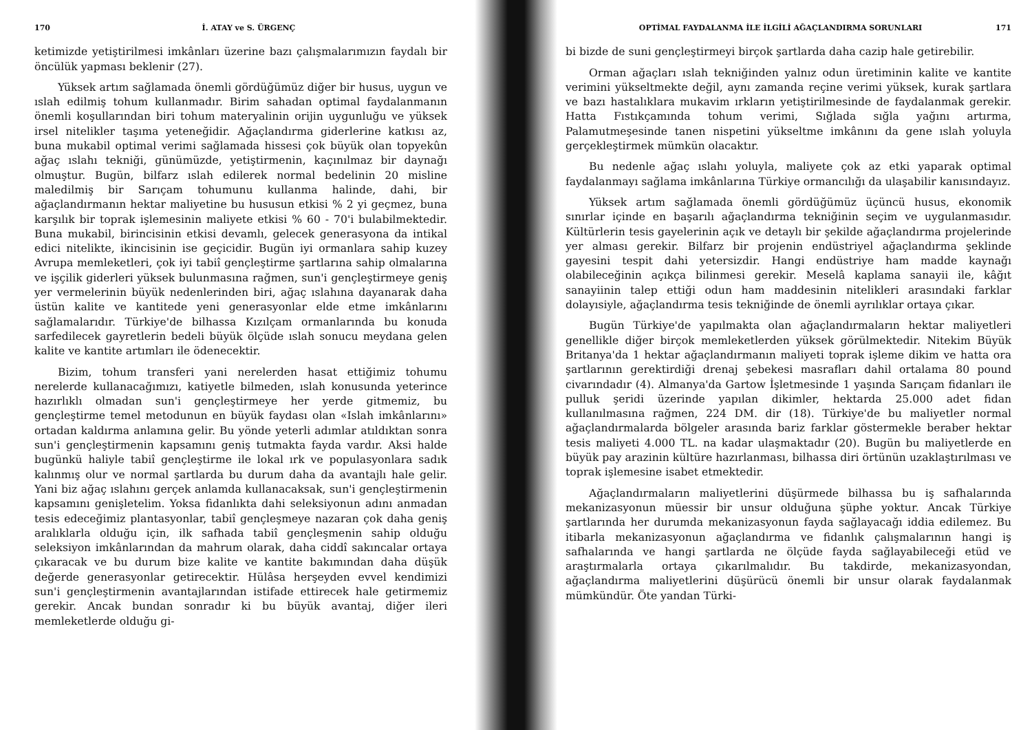170 İ. ATAY ve S. ÜRGENÇ
ketimizde yetiştirilmesi imkânları üzerine bazı çalışmalarımızın faydalı bir öncülük yapması beklenir (27).
Yüksek artım sağlamada önemli gördüğümüz diğer bir husus, uygun ve ıslah edilmiş tohum kullanmadır. Birim sahadan optimal faydalanmanın önemli koşullarından biri tohum materyalinin orijin uygunluğu ve yüksek irsel nitelikler taşıma yeteneğidir. Ağaçlandırma giderlerine katkısı az, buna mukabil optimal verimi sağlamada hissesi çok büyük olan topyekûn ağaç ıslahı tekniği, günümüzde, yetiştirmenin, kaçınılmaz bir daynağı olmuştur. Bugün, bilfarz ıslah edilerek normal bedelinin 20 misline maledilmiş bir Sarıçam tohumunu kullanma halinde, dahi, bir ağaçlandırmanın hektar maliyetine bu hususun etkisi % 2 yi geçmez, buna karşılık bir toprak işlemesinin maliyete etkisi % 60 - 70'i bulabilmektedir. Buna mukabil, birincisinin etkisi devamlı, gelecek generasyona da intikal edici nitelikte, ikincisinin ise geçicidir. Bugün iyi ormanlara sahip kuzey Avrupa memleketleri, çok iyi tabiî gençleştirme şartlarına sahip olmalarına ve işçilik giderleri yüksek bulunmasına rağmen, sun'i gençleştirmeye geniş yer vermelerinin büyük nedenlerinden biri, ağaç ıslahına dayanarak daha üstün kalite ve kantitede yeni generasyonlar elde etme imkânlarını sağlamalarıdır. Türkiye'de bilhassa Kızılçam ormanlarında bu konuda sarfedilecek gayretlerin bedeli büyük ölçüde ıslah sonucu meydana gelen kalite ve kantite artımları ile ödenecektir.
Bizim, tohum transferi yani nerelerden hasat ettiğimiz tohumu nerelerde kullanacağımızı, katiyetle bilmeden, ıslah konusunda yeterince hazırlıklı olmadan sun'i gençleştirmeye her yerde gitmemiz, bu gençleştirme temel metodunun en büyük faydası olan «Islah imkânlarını» ortadan kaldırma anlamına gelir. Bu yönde yeterli adımlar atıldıktan sonra sun'i gençleştirmenin kapsamını geniş tutmakta fayda vardır. Aksi halde bugünkü haliyle tabiî gençleştirme ile lokal ırk ve populasyonlara sadık kalınmış olur ve normal şartlarda bu durum daha da avantajlı hale gelir. Yani biz ağaç ıslahını gerçek anlamda kullanacaksak, sun'i gençleştirmenin kapsamını genişletelim. Yoksa fidanlıkta dahi seleksiyonun adını anmadan tesis edeceğimiz plantasyonlar, tabiî gençleşmeye nazaran çok daha geniş aralıklarla olduğu için, ilk safhada tabiî gençleşmenin sahip olduğu seleksiyon imkânlarından da mahrum olarak, daha ciddî sakıncalar ortaya çıkaracak ve bu durum bize kalite ve kantite bakımından daha düşük değerde generasyonlar getirecektir. Hülâsa herşeyden evvel kendimizi sun'i gençleştirmenin avantajlarından istifade ettirecek hale getirmemiz gerekir. Ancak bundan sonradır ki bu büyük avantaj, diğer ileri memleketlerde olduğu gi-
OPTİMAL FAYDALANMA İLE İLGİLİ AĞAÇLANDIRMA SORUNLARI 171
bi bizde de suni gençleştirmeyi birçok şartlarda daha cazip hale getirebilir.
Orman ağaçları ıslah tekniğinden yalnız odun üretiminin kalite ve kantite verimini yükseltmekte değil, aynı zamanda reçine verimi yüksek, kurak şartlara ve bazı hastalıklara mukavim ırkların yetiştirilmesinde de faydalanmak gerekir. Hatta Fıstıkçamında tohum verimi, Sığlada sığla yağını artırma, Palamutmeşesinde tanen nispetini yükseltme imkânını da gene ıslah yoluyla gerçekleştirmek mümkün olacaktır.
Bu nedenle ağaç ıslahı yoluyla, maliyete çok az etki yaparak optimal faydalanmayı sağlama imkânlarına Türkiye ormancılığı da ulaşabilir kanısındayız.
Yüksek artım sağlamada önemli gördüğümüz üçüncü husus, ekonomik sınırlar içinde en başarılı ağaçlandırma tekniğinin seçim ve uygulanmasıdır. Kültürlerin tesis gayelerinin açık ve detaylı bir şekilde ağaçlandırma projelerinde yer alması gerekir. Bilfarz bir projenin endüstriyel ağaçlandırma şeklinde gayesini tespit dahi yetersizdir. Hangi endüstriye ham madde kaynağı olabileceğinin açıkça bilinmesi gerekir. Meselâ kaplama sanayii ile, kâğıt sanayiinin talep ettiği odun ham maddesinin nitelikleri arasındaki farklar dolayısiyle, ağaçlandırma tesis tekniğinde de önemli ayrılıklar ortaya çıkar.
Bugün Türkiye'de yapılmakta olan ağaçlandırmaların hektar maliyetleri genellikle diğer birçok memleketlerden yüksek görülmektedir. Nitekim Büyük Britanya'da 1 hektar ağaçlandırmanın maliyeti toprak işleme dikim ve hatta ora şartlarının gerektirdiği drenaj şebekesi masrafları dahil ortalama 80 pound civarındadır (4). Almanya'da Gartow İşletmesinde 1 yaşında Sarıçam fidanları ile pulluk şeridi üzerinde yapılan dikimler, hektarda 25.000 adet fidan kullanılmasına rağmen, 224 DM. dir (18). Türkiye'de bu maliyetler normal ağaçlandırmalarda bölgeler arasında bariz farklar göstermekle beraber hektar tesis maliyeti 4.000 TL. na kadar ulaşmaktadır (20). Bugün bu maliyetlerde en büyük pay arazinin kültüre hazırlanması, bilhassa diri örtünün uzaklaştırılması ve toprak işlemesine isabet etmektedir.
Ağaçlandırmaların maliyetlerini düşürmede bilhassa bu iş safhalarında mekanizasyonun müessir bir unsur olduğuna şüphe yoktur. Ancak Türkiye şartlarında her durumda mekanizasyonun fayda sağlayacağı iddia edilemez. Bu itibarla mekanizasyonun ağaçlandırma ve fidanlık çalışmalarının hangi iş safhalarında ve hangi şartlarda ne ölçüde fayda sağlayabileceği etüd ve araştırmalarla ortaya çıkarılmalıdır. Bu takdirde, mekanizasyondan, ağaçlandırma maliyetlerini düşürücü önemli bir unsur olarak faydalanmak mümkündür. Öte yandan Türki-